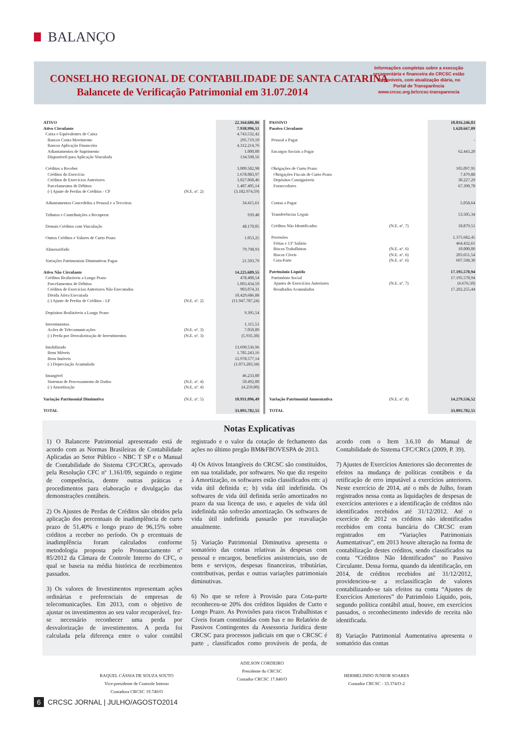BALANÇO
CONSELHO REGIONAL DE CONTABILIDADE DE SANTA CATARINA
Balancete de Verificação Patrimonial em 31.07.2014
Informações completas sobre a execução orçamentária e financeira do CRCSC estão disponíveis, com atualização diária, no Portal de Transparência www.crcsc.org.br/crcsc-transparencia
| ATIVO | | 22.164.686,06 |
| Ativo Circulante | | 7.938.996,51 |
| Caixa e Equivalentes de Caixa | | 4.743.532,42 |
| Bancos Conta Movimento | | 295.719,10 |
| Bancos Aplicação Financeira | | 4.312.214,76 |
| Adiantamentos de Suprimento | | 1.000,00 |
| Disponíveil para Aplicação Vinculada | | 134.598,56 |
| Créditos a Receber | | 3.009.582,98 |
| Créditos do Exercício | | 1.678.083,97 |
| Créditos de Exercícios Anteriores | | 3.027.068,46 |
| Parcelamentos de Débitos | | 1.487.405,14 |
| (-) Ajuste de Perdas de Créditos - CP | (N.E. nº. 2) | (3.182.974,59) |
| Adiantamentos Concedidos a Pessoal e a Terceiros | | 34.415,61 |
| Tributos e Contribuições a Recuperar | | 939,48 |
| Demais Créditos com Vinculação | | 48.170,05 |
| Outros Créditos e Valores de Curto Prazo | | 1.053,25 |
| Almoxarifado | | 79.798,93 |
| Variações Patrimoniais Diminutivas Pagas | | 21.503,79 |
| Ativo Não Circulante | | 14.225.689,55 |
| Créditos Realizáveis a Longo Prazo | | 478.408,54 |
| Parcelamentos de Débitos | | 1.093.434,59 |
| Créditos de Exercícios Anteriores Não Executados | | 903.074,31 |
| Dívida Ativa Executada | | 10.429.686,88 |
| (-) Ajuste de Perdas de Créditos - LP | (N.E. nº. 2) | (11.947.787,24) |
| Depósitos Realizáveis a Longo Prazo | | 9.395,54 |
| Investimentos | | 1.115,51 |
| Acões de Telecomunicações | (N.E. nº. 3) | 7.050,89 |
| (-) Perda por Desvalorização de Investimentos | (N.E. nº. 3) | (5.935,38) |
| Imobilizado | | 13.690.536,96 |
| Bens Móveis | | 1.785.243,16 |
| Bens Imóveis | | 12.978.577,14 |
| (-) Depreciação Acumulada | | (1.073.283,34) |
| Intangível | | 46.233,00 |
| Sistemas de Processamento de Dados | (N.E. nº. 4) | 50.492,00 |
| (-) Amortização | (N.E. nº. 4) | (4.259,00) |
| Variação Patrimonial Diminutiva | (N.E. nº. 5) | 10.931.096,49 |
| TOTAL | | 33.095.782,55 |
| PASSIVO | | 18.816.246,03 |
| Passivo Circulante | | 1.620.667,09 |
| Pessoal a Pagar | | - |
| Encargos Sociais a Pagar | | 62.443,20 |
| Obrigações de Curto Prazo | | 105.097,95 |
| Obrigações Fiscais de Curto Prazo | | 7.479,88 |
| Depósitos Consignáveis | | 30.227,29 |
| Fornecedores | | 67.390,78 |
| Contas a Pagar | | 5.058,64 |
| Transferências Legais | | 53.505,34 |
| Créditos Não Identificados | (N.E. nº. 7) | 18.879,51 |
| Provisões | | 1.375.682,45 |
| Férias e 13º Salário | | 464.432,61 |
| Riscos Trabalhistas | (N.E. nº. 6) | 10.000,00 |
| Riscos Cíveis | (N.E. nº. 6) | 203.651,54 |
| Cota-Parte | (N.E. nº. 6) | 697.598,30 |
| Patrimônio Líquido | | 17.195.578,94 |
| Patrimônio Social | | 17.195.578,94 |
| Ajustes de Exercícios Anteriores | (N.E. nº. 7) | (6.676,50) |
| Resultados Acumulados | | 17.202.255,44 |
| Variação Patrimonial Aumentativa | (N.E. nº. 8) | 14.279.536,52 |
| TOTAL | | 33.095.782,55 |
Notas Explicativas
1) O Balancete Patrimonial apresentado está de acordo com as Normas Brasileiras de Contabilidade Aplicadas ao Setor Público - NBC T SP e o Manual de Contabilidade do Sistema CFC/CRCs, aprovado pela Resolução CFC nº 1.161/09, seguindo o regime de competência, dentre outras práticas e procedimentos para elaboração e divulgação das demonstrações contábeis.
2) Os Ajustes de Perdas de Créditos são obtidos pela aplicação dos percentuais de inadimplência de curto prazo de 51,40% e longo prazo de 96,15% sobre créditos a receber no período. Os p ercentuais de inadimplência foram calculados conforme metodologia proposta pelo Pronunciamento nº 85/2012 da Câmara de Controle Interno do CFC, o qual se baseia na média histórica de recebimentos passados.
3) Os valores de Investimentos representam ações ordinárias e preferenciais de empresas de telecomunicações. Em 2013, com o objetivo de ajustar os investimentos ao seu valor recuperável, fez-se necessário reconhecer uma perda por desvalorização de investimentos. A perda foi calculada pela diferença entre o valor contábil registrado e o valor da cotação de fechamento das ações no último pregão BM&FBOVESPA de 2013.
4) Os Ativos Intangíveis do CRCSC são constituídos, em sua totalidade, por softwares. No que diz respeito à Amortização, os softwares estão classificados em: a) vida útil definida e; b) vida útil indefinida. Os softwares de vida útil definida serão amortizados no prazo da sua licença de uso, e aqueles de vida útil indefinida não sofrerão amortização. Os softwares de vida útil indefinida passarão por reavaliação anualmente.
5) Variação Patrimonial Diminutiva apresenta o somatório das contas relativas às despesas com pessoal e encargos, benefícios assistenciais, uso de bens e serviços, despesas financeiras, tributárias, contributivas, perdas e outras variações patrimoniais diminutivas.
6) No que se refere à Provisão para Cota-parte reconheceu-se 20% dos créditos líquidos de Curto e Longo Prazo. As Provisões para riscos Trabalhistas e Cíveis foram constituídas com bas e no Relatório de Passivos Contingentes da Assessoria Jurídica deste CRCSC para processos judiciais em que o CRCSC é parte , classificados como prováveis de perda, de acordo com o Item 3.6.10 do Manual de Contabilidade do Sistema CFC/CRCs (2009, P. 39).
7) Ajustes de Exercícios Anteriores são decorrentes de efeitos na mudança de políticas contábeis e da retificação de erro imputável a exercícios anteriores. Neste exercício de 2014, até o mês de Julho, foram registrados nessa conta as liquidações de despesas de exercícios anteriores e a identificação de créditos não identificados recebidos até 31/12/2012. Até o exercício de 2012 os créditos não identificados recebidos em conta bancária do CRCSC eram registrados em “Variações Patrimoniais Aumentativas”, em 2013 houve alteração na forma de contabilização destes créditos, sendo classificados na conta “Créditos Não Identificados” no Passivo Circulante. Dessa forma, quando da identificação, em 2014, de créditos recebidos até 31/12/2012, providenciou-se a reclassificação de valores contabilizando-se tais efeitos na conta “Ajustes de Exercícios Anteriores” do Patrimônio Líquido, pois, segundo política contábil atual, houve, em exercícios passados, o reconhecimento indevido de receita não identificada.
8) Variação Patrimonial Aumentativa apresenta o somatório das contas
RAQUEL CÁSSIA DE SOUZA SOUTO
Vice-presidente de Controle Interno
Contadora CRCSC 19.740/O
ADILSON CORDEIRO
Presidente do CRCSC
Contador CRCSC 17.840/O
HERMELINDO JUNIOR SOARES
Contador CRCSC - 33.374/O-2
6 CRCSC JORNAL | JULHO/AGOSTO2014